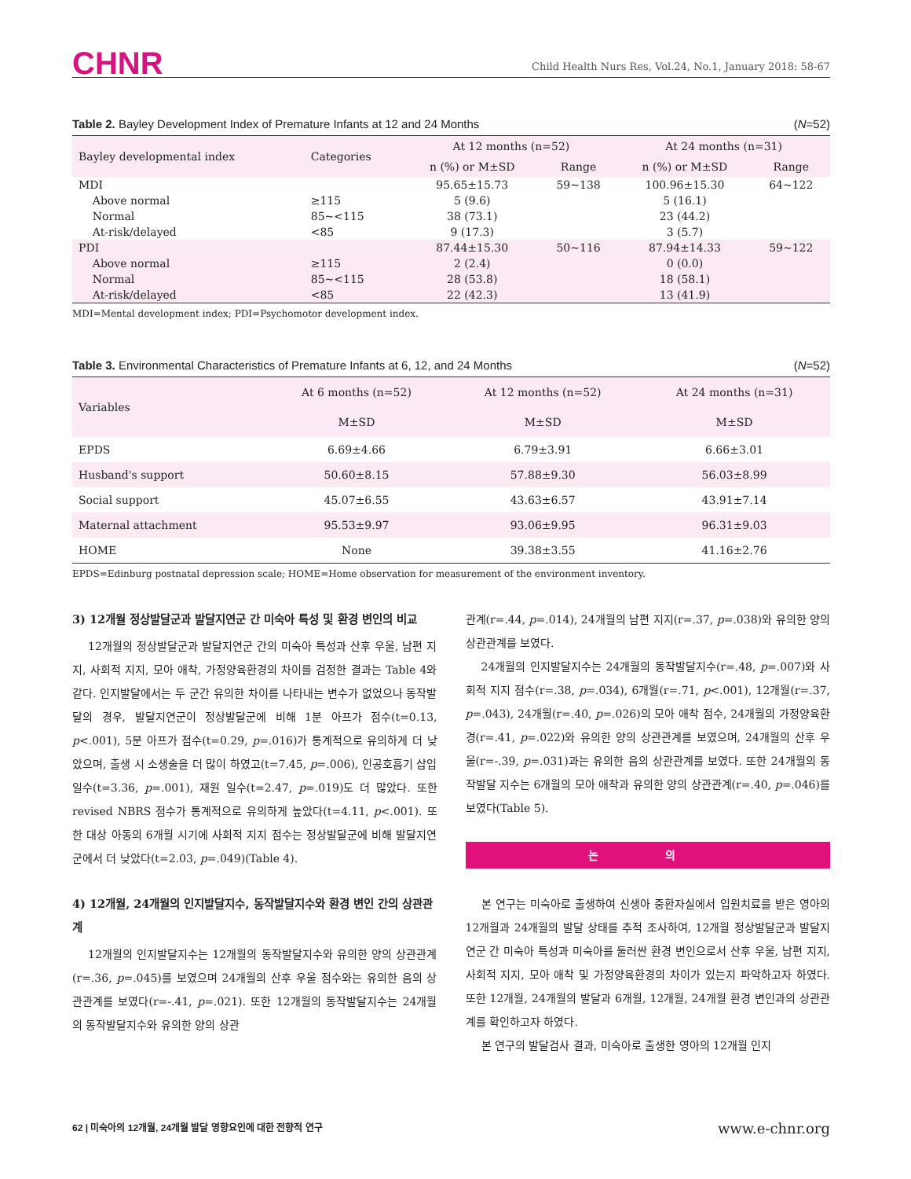CHNR
Child Health Nurs Res, Vol.24, No.1, January 2018: 58-67
Table 2. Bayley Development Index of Premature Infants at 12 and 24 Months (N=52)
| Bayley developmental index | Categories | At 12 months (n=52) | | At 24 months (n=31) | |
| --- | --- | --- | --- | --- | --- |
| | | n (%) or M±SD | Range | n (%) or M±SD | Range |
| MDI | | 95.65±15.73 | 59~138 | 100.96±15.30 | 64~122 |
| Above normal | ≥115 | 5 (9.6) | | 5 (16.1) | |
| Normal | 85~<115 | 38 (73.1) | | 23 (44.2) | |
| At-risk/delayed | <85 | 9 (17.3) | | 3 (5.7) | |
| PDI | | 87.44±15.30 | 50~116 | 87.94±14.33 | 59~122 |
| Above normal | ≥115 | 2 (2.4) | | 0 (0.0) | |
| Normal | 85~<115 | 28 (53.8) | | 18 (58.1) | |
| At-risk/delayed | <85 | 22 (42.3) | | 13 (41.9) | |
MDI=Mental development index; PDI=Psychomotor development index.
Table 3. Environmental Characteristics of Premature Infants at 6, 12, and 24 Months (N=52)
| Variables | At 6 months (n=52) | At 12 months (n=52) | At 24 months (n=31) |
| --- | --- | --- | --- |
| | M±SD | M±SD | M±SD |
| EPDS | 6.69±4.66 | 6.79±3.91 | 6.66±3.01 |
| Husband's support | 50.60±8.15 | 57.88±9.30 | 56.03±8.99 |
| Social support | 45.07±6.55 | 43.63±6.57 | 43.91±7.14 |
| Maternal attachment | 95.53±9.97 | 93.06±9.95 | 96.31±9.03 |
| HOME | None | 39.38±3.55 | 41.16±2.76 |
EPDS=Edinburg postnatal depression scale; HOME=Home observation for measurement of the environment inventory.
3) 12개월 정상발달군과 발달지연군 간 미숙아 특성 및 환경 변인의 비교
12개월의 정상발달군과 발달지연군 간의 미숙아 특성과 산후 우울, 남편 지지, 사회적 지지, 모아 애착, 가정양육환경의 차이를 검정한 결과는 Table 4와 같다. 인지발달에서는 두 군간 유의한 차이를 나타내는 변수가 없었으나 동작발달의 경우, 발달지연군이 정상발달군에 비해 1분 아프가 점수(t=0.13, p<.001), 5분 아프가 점수(t=0.29, p=.016)가 통계적으로 유의하게 더 낮았으며, 출생 시 소생술을 더 많이 하였고(t=7.45, p=.006), 인공호흡기 삽입 일수(t=3.36, p=.001), 재원 일수(t=2.47, p=.019)도 더 많았다. 또한 revised NBRS 점수가 통계적으로 유의하게 높았다(t=4.11, p<.001). 또한 대상 아동의 6개월 시기에 사회적 지지 점수는 정상발달군에 비해 발달지연군에서 더 낮았다(t=2.03, p=.049)(Table 4).
4) 12개월, 24개월의 인지발달지수, 동작발달지수와 환경 변인 간의 상관관계
12개월의 인지발달지수는 12개월의 동작발달지수와 유의한 양의 상관관계(r=.36, p=.045)를 보였으며 24개월의 산후 우울 점수와는 유의한 음의 상관관계를 보였다(r=-.41, p=.021). 또한 12개월의 동작발달지수는 24개월의 동작발달지수와 유의한 양의 상관
관계(r=.44, p=.014), 24개월의 남편 지지(r=.37, p=.038)와 유의한 양의 상관관계를 보였다.
24개월의 인지발달지수는 24개월의 동작발달지수(r=.48, p=.007)와 사회적 지지 점수(r=.38, p=.034), 6개월(r=.71, p<.001), 12개월(r=.37, p=.043), 24개월(r=.40, p=.026)의 모아 애착 점수, 24개월의 가정양육환경(r=.41, p=.022)와 유의한 양의 상관관계를 보였으며, 24개월의 산후 우울(r=-.39, p=.031)과는 유의한 음의 상관관계를 보였다. 또한 24개월의 동작발달 지수는 6개월의 모아 애착과 유의한 양의 상관관계(r=.40, p=.046)를 보였다(Table 5).
논 의
본 연구는 미숙아로 출생하여 신생아 중환자실에서 입원치료를 받은 영아의 12개월과 24개월의 발달 상태를 추적 조사하여, 12개월 정상발달군과 발달지연군 간 미숙아 특성과 미숙아를 둘러싼 환경 변인으로서 산후 우울, 남편 지지, 사회적 지지, 모아 애착 및 가정양육환경의 차이가 있는지 파악하고자 하였다. 또한 12개월, 24개월의 발달과 6개월, 12개월, 24개월 환경 변인과의 상관관계를 확인하고자 하였다.
본 연구의 발달검사 결과, 미숙아로 출생한 영아의 12개월 인지
62 | 미숙아의 12개월, 24개월 발달 영향요인에 대한 전향적 연구 www.e-chnr.org